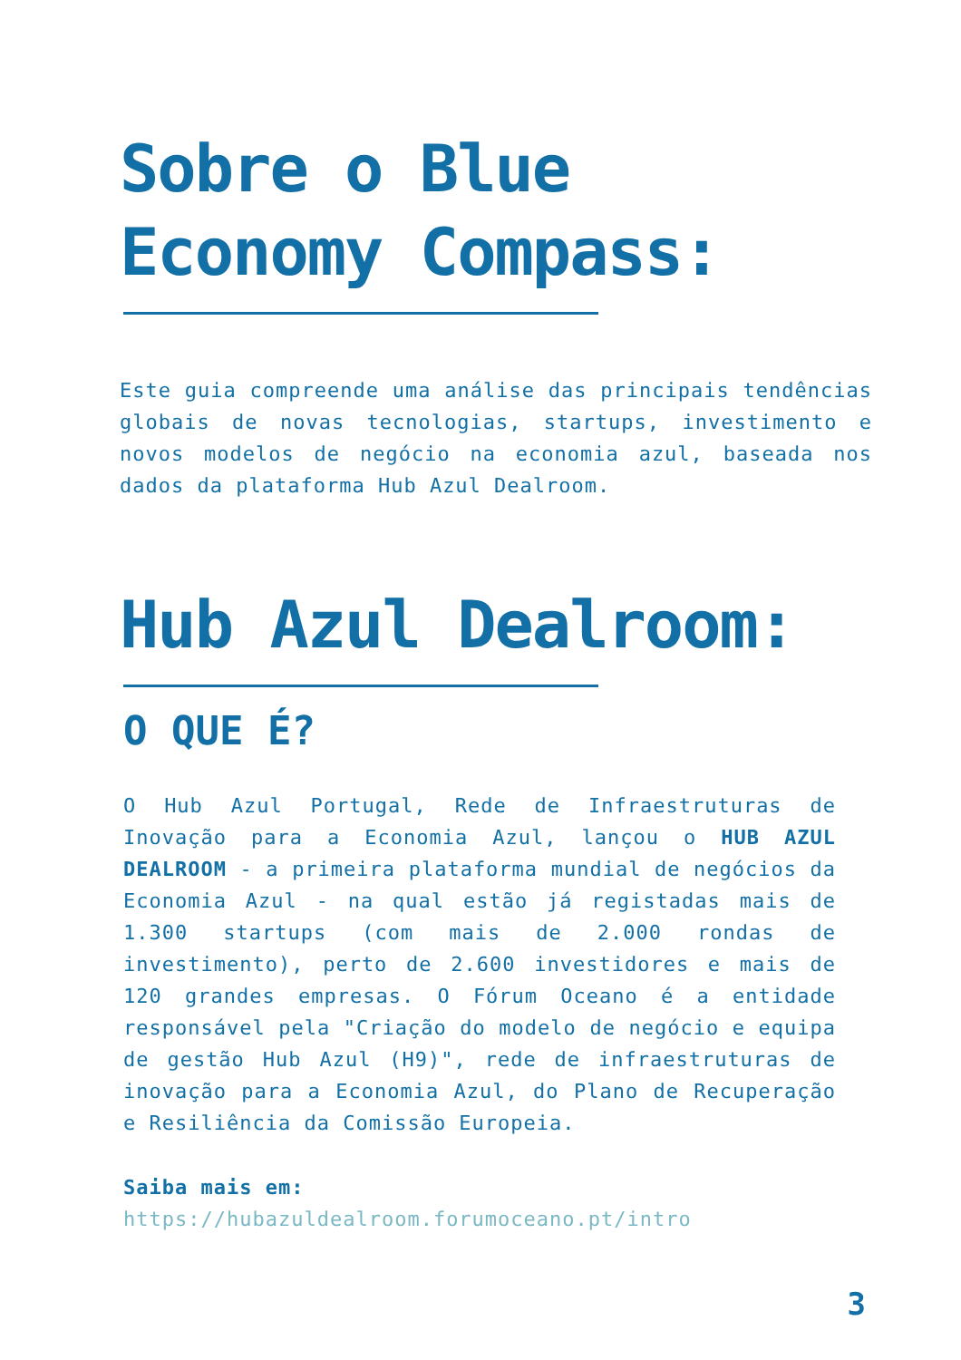Sobre o Blue
Economy Compass:
Este guia compreende uma análise das principais tendências globais de novas tecnologias, startups, investimento e novos modelos de negócio na economia azul, baseada nos dados da plataforma Hub Azul Dealroom.
Hub Azul Dealroom:
O QUE É?
O Hub Azul Portugal, Rede de Infraestruturas de Inovação para a Economia Azul, lançou o HUB AZUL DEALROOM - a primeira plataforma mundial de negócios da Economia Azul - na qual estão já registadas mais de 1.300 startups (com mais de 2.000 rondas de investimento), perto de 2.600 investidores e mais de 120 grandes empresas. O Fórum Oceano é a entidade responsável pela "Criação do modelo de negócio e equipa de gestão Hub Azul (H9)", rede de infraestruturas de inovação para a Economia Azul, do Plano de Recuperação e Resiliência da Comissão Europeia.
Saiba mais em:
https://hubazuldealroom.forumoceano.pt/intro
3